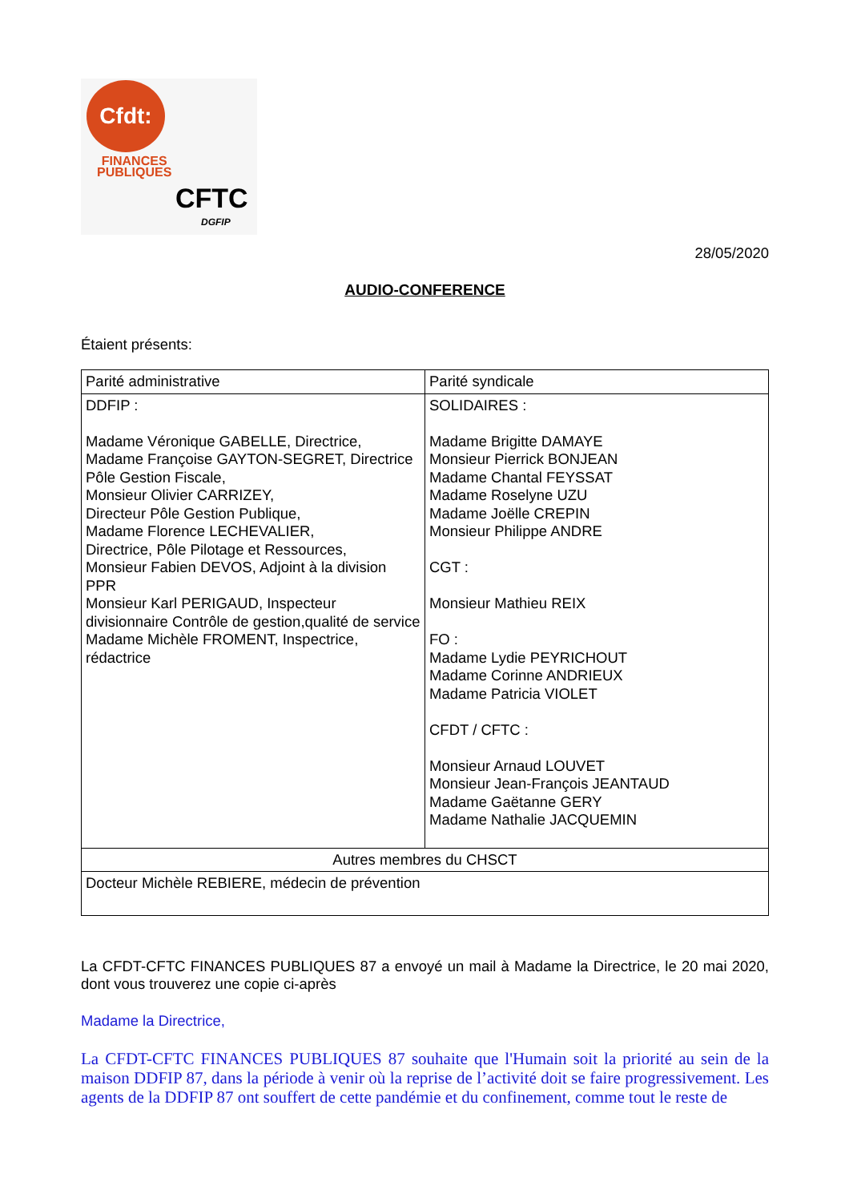Cfdt:
FINANCES
PUBLIQUES
CFTC
DGFIP
28/05/2020
AUDIO-CONFERENCE
Étaient présents:
| Parité administrative | Parité syndicale |
| DDFIP : Madame Véronique GABELLE, Directrice, Madame Françoise GAYTON-SEGRET, Directrice Pôle Gestion Fiscale, Monsieur Olivier CARRIZEY, Directeur Pôle Gestion Publique, Madame Florence LECHEVALIER, Directrice, Pôle Pilotage et Ressources, Monsieur Fabien DEVOS, Adjoint à la division PPR Monsieur Karl PERIGAUD, Inspecteur divisionnaire Contrôle de gestion,qualité de service Madame Michèle FROMENT, Inspectrice, rédactrice | SOLIDAIRES : Madame Brigitte DAMAYE Monsieur Pierrick BONJEAN Madame Chantal FEYSSAT Madame Roselyne UZU Madame Joëlle CREPIN Monsieur Philippe ANDRE CGT : Monsieur Mathieu REIX FO : Madame Lydie PEYRICHOUT Madame Corinne ANDRIEUX Madame Patricia VIOLET CFDT / CFTC : Monsieur Arnaud LOUVET Monsieur Jean-François JEANTAUD Madame Gaëtanne GERY Madame Nathalie JACQUEMIN |
| Autres membres du CHSCT | |
| Docteur Michèle REBIERE, médecin de prévention | |
La CFDT-CFTC FINANCES PUBLIQUES 87 a envoyé un mail à Madame la Directrice, le 20 mai 2020, dont vous trouverez une copie ci-après
Madame la Directrice,
La CFDT-CFTC FINANCES PUBLIQUES 87 souhaite que l'Humain soit la priorité au sein de la maison DDFIP 87, dans la période à venir où la reprise de l’activité doit se faire progressivement. Les agents de la DDFIP 87 ont souffert de cette pandémie et du confinement, comme tout le reste de